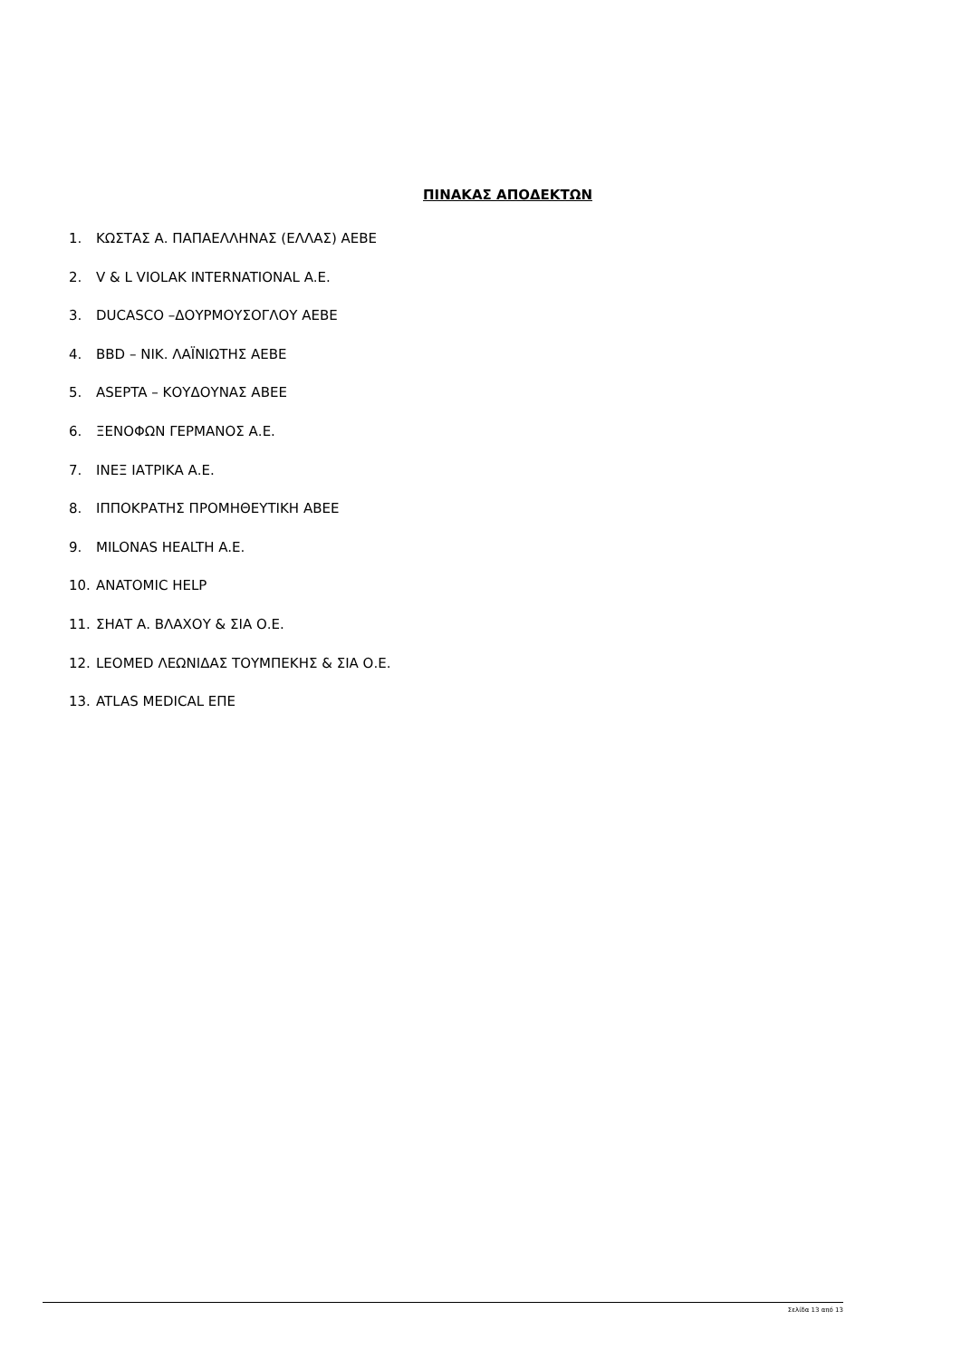ΠΙΝΑΚΑΣ ΑΠΟΔΕΚΤΩΝ
1. ΚΩΣΤΑΣ Α. ΠΑΠΑΕΛΛΗΝΑΣ (ΕΛΛΑΣ) ΑΕΒΕ
2. V & L VIOLAK INTERNATIONAL A.E.
3. DUCASCO –ΔΟΥΡΜΟΥΣΟΓΛΟΥ ΑΕΒΕ
4. BBD – ΝΙΚ. ΛΑΪΝΙΩΤΗΣ ΑΕΒΕ
5. ASEPTA – ΚΟΥΔΟΥΝΑΣ ΑΒΕΕ
6. ΞΕΝΟΦΩΝ ΓΕΡΜΑΝΟΣ Α.Ε.
7. ΙΝΕΞ ΙΑΤΡΙΚΑ Α.Ε.
8. ΙΠΠΟΚΡΑΤΗΣ ΠΡΟΜΗΘΕΥΤΙΚΗ ΑΒΕΕ
9. MILONAS HEALTH A.E.
10. ANATOMIC HELP
11. ΣΗΑΤ Α. ΒΛΑΧΟΥ & ΣΙΑ Ο.Ε.
12. LEOMED ΛΕΩΝΙΔΑΣ ΤΟΥΜΠΕΚΗΣ & ΣΙΑ Ο.Ε.
13. ATLAS MEDICAL ΕΠΕ
Σελίδα 13 από 13